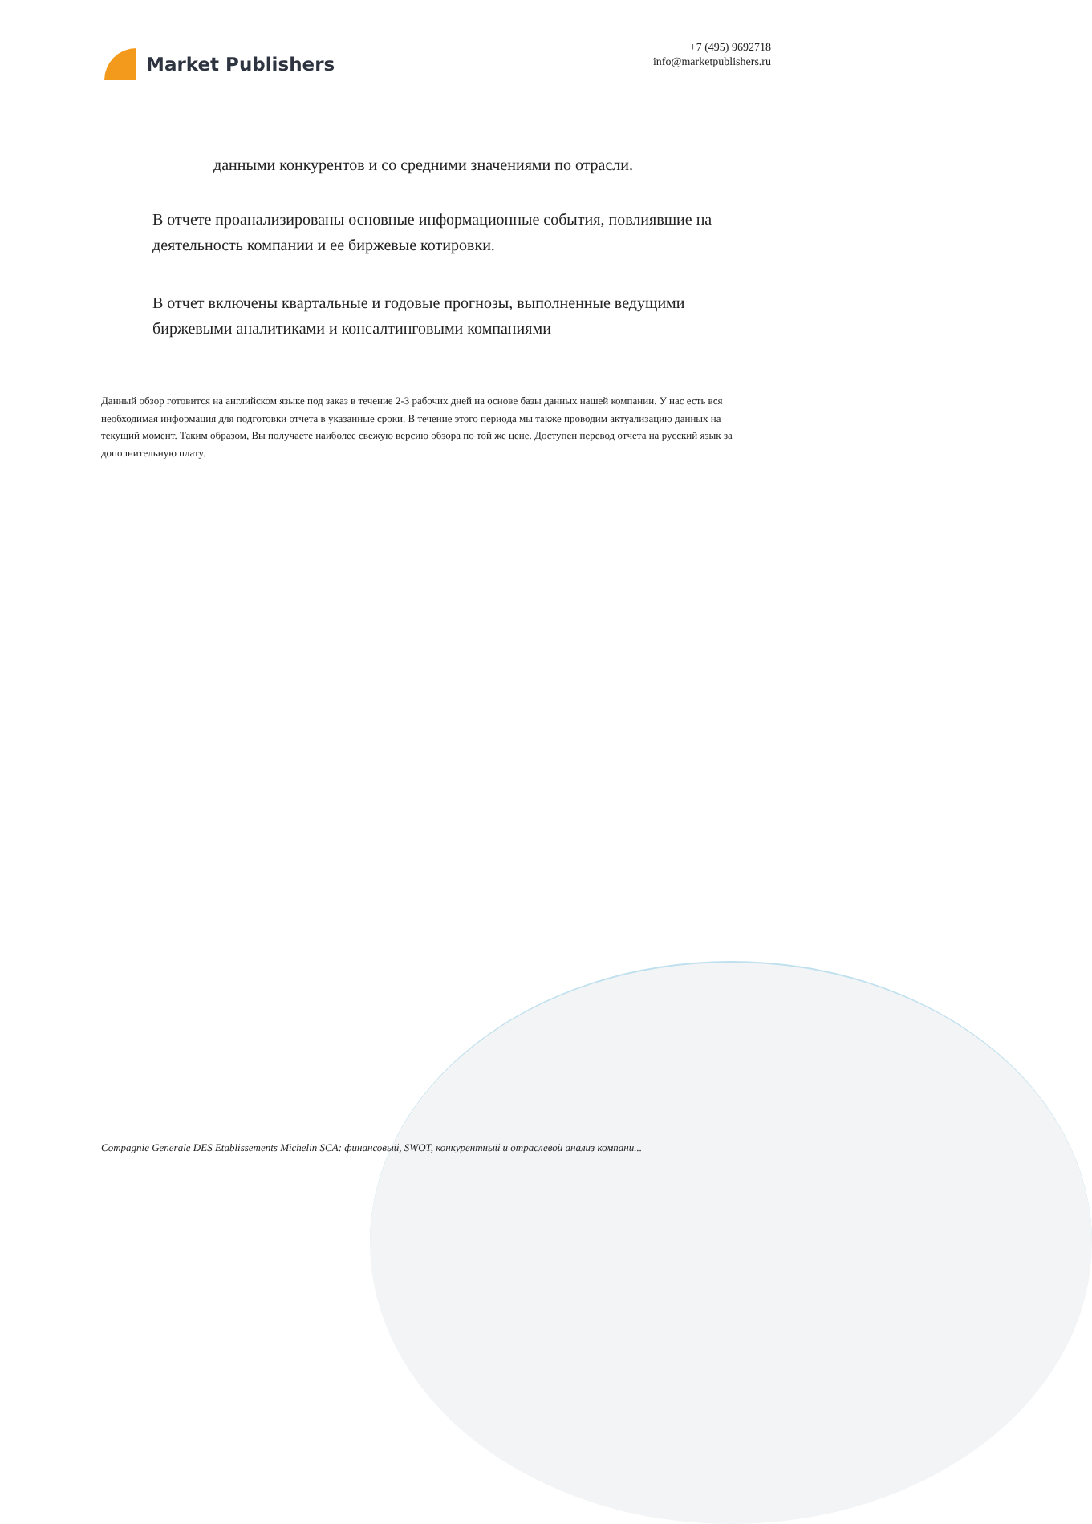Market Publishers
+7 (495) 9692718
info@marketpublishers.ru
данными конкурентов и со средними значениями по отрасли.
В отчете проанализированы основные информационные события, повлиявшие на деятельность компании и ее биржевые котировки.
В отчет включены квартальные и годовые прогнозы, выполненные ведущими биржевыми аналитиками и консалтинговыми компаниями
Данный обзор готовится на английском языке под заказ в течение 2-3 рабочих дней на основе базы данных нашей компании. У нас есть вся необходимая информация для подготовки отчета в указанные сроки. В течение этого периода мы также проводим актуализацию данных на текущий момент. Таким образом, Вы получаете наиболее свежую версию обзора по той же цене. Доступен перевод отчета на русский язык за дополнительную плату.
Compagnie Generale DES Etablissements Michelin SCA: финансовый, SWOT, конкурентный и отраслевой анализ компани...